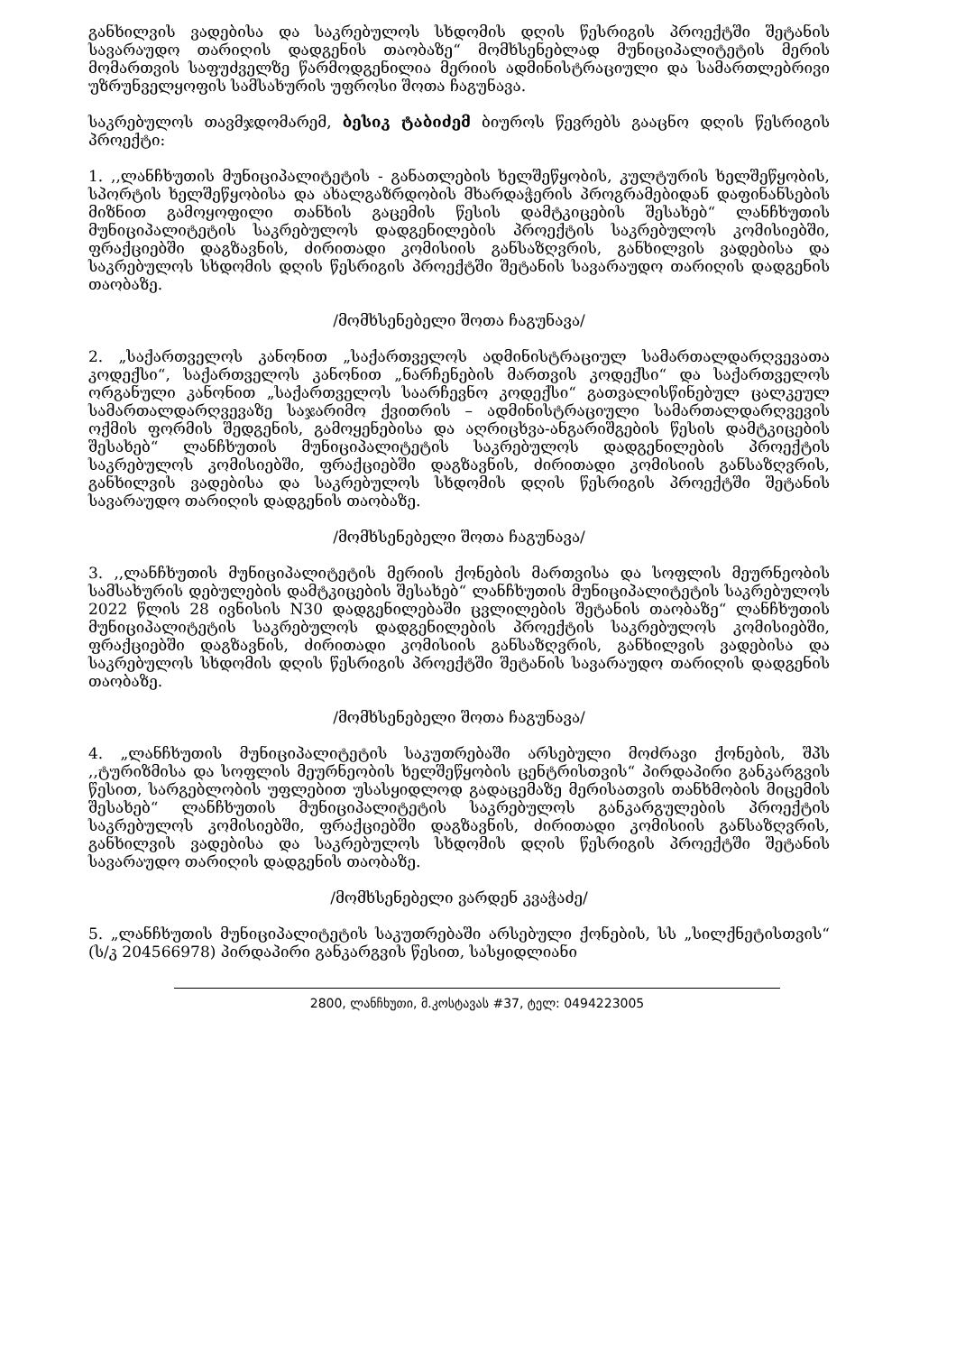განხილვის ვადებისა და საკრებულოს სხდომის დღის წესრიგის პროექტში შეტანის სავარაუდო თარიღის დადგენის თაობაზე“ მომხსენებლად მუნიციპალიტეტის მერის მომართვის საფუძველზე წარმოდგენილია მერიის ადმინისტრაციული და სამართლებრივი უზრუნველყოფის სამსახურის უფროსი შოთა ჩაგუნავა.
საკრებულოს თავმჯდომარემ, ბესიკ ტაბიძემ ბიუროს წევრებს გააცნო დღის წესრიგის პროექტი:
1. ,,ლანჩხუთის მუნიციპალიტეტის - განათლების ხელშეწყობის, კულტურის ხელშეწყობის, სპორტის ხელშეწყობისა და ახალგაზრდობის მხარდაჭერის პროგრამებიდან დაფინანსების მიზნით გამოყოფილი თანხის გაცემის წესის დამტკიცების შესახებ“ ლანჩხუთის მუნიციპალიტეტის საკრებულოს დადგენილების პროექტის საკრებულოს კომისიებში, ფრაქციებში დაგზავნის, ძირითადი კომისიის განსაზღვრის, განხილვის ვადებისა და საკრებულოს სხდომის დღის წესრიგის პროექტში შეტანის სავარაუდო თარიღის დადგენის თაობაზე.
/მომხსენებელი შოთა ჩაგუნავა/
2. „საქართველოს კანონით „საქართველოს ადმინისტრაციულ სამართალდარღვევათა კოდექსი“, საქართველოს კანონით „ნარჩენების მართვის კოდექსი“ და საქართველოს ორგანული კანონით „საქართველოს საარჩევნო კოდექსი“ გათვალისწინებულ ცალკეულ სამართალდარღვევაზე საჯარიმო ქვითრის – ადმინისტრაციული სამართალდარღვევის ოქმის ფორმის შედგენის, გამოყენებისა და აღრიცხვა-ანგარიშგების წესის დამტკიცების შესახებ“ ლანჩხუთის მუნიციპალიტეტის საკრებულოს დადგენილების პროექტის საკრებულოს კომისიებში, ფრაქციებში დაგზავნის, ძირითადი კომისიის განსაზღვრის, განხილვის ვადებისა და საკრებულოს სხდომის დღის წესრიგის პროექტში შეტანის სავარაუდო თარიღის დადგენის თაობაზე.
/მომხსენებელი შოთა ჩაგუნავა/
3. ,,ლანჩხუთის მუნიციპალიტეტის მერიის ქონების მართვისა და სოფლის მეურნეობის სამსახურის დებულების დამტკიცების შესახებ“ ლანჩხუთის მუნიციპალიტეტის საკრებულოს 2022 წლის 28 ივნისის N30 დადგენილებაში ცვლილების შეტანის თაობაზე“ ლანჩხუთის მუნიციპალიტეტის საკრებულოს დადგენილების პროექტის საკრებულოს კომისიებში, ფრაქციებში დაგზავნის, ძირითადი კომისიის განსაზღვრის, განხილვის ვადებისა და საკრებულოს სხდომის დღის წესრიგის პროექტში შეტანის სავარაუდო თარიღის დადგენის თაობაზე.
/მომხსენებელი შოთა ჩაგუნავა/
4. „ლანჩხუთის მუნიციპალიტეტის საკუთრებაში არსებული მოძრავი ქონების, შპს ,,ტურიზმისა და სოფლის მეურნეობის ხელშეწყობის ცენტრისთვის“ პირდაპირი განკარგვის წესით, სარგებლობის უფლებით უსასყიდლოდ გადაცემაზე მერისათვის თანხმობის მიცემის შესახებ“ ლანჩხუთის მუნიციპალიტეტის საკრებულოს განკარგულების პროექტის საკრებულოს კომისიებში, ფრაქციებში დაგზავნის, ძირითადი კომისიის განსაზღვრის, განხილვის ვადებისა და საკრებულოს სხდომის დღის წესრიგის პროექტში შეტანის სავარაუდო თარიღის დადგენის თაობაზე.
/მომხსენებელი ვარდენ კვაჭაძე/
5. „ლანჩხუთის მუნიციპალიტეტის საკუთრებაში არსებული ქონების, სს „სილქნეტისთვის“ (ს/კ 204566978) პირდაპირი განკარგვის წესით, სასყიდლიანი
2800, ლანჩხუთი, მ.კოსტავას #37, ტელ: 0494223005